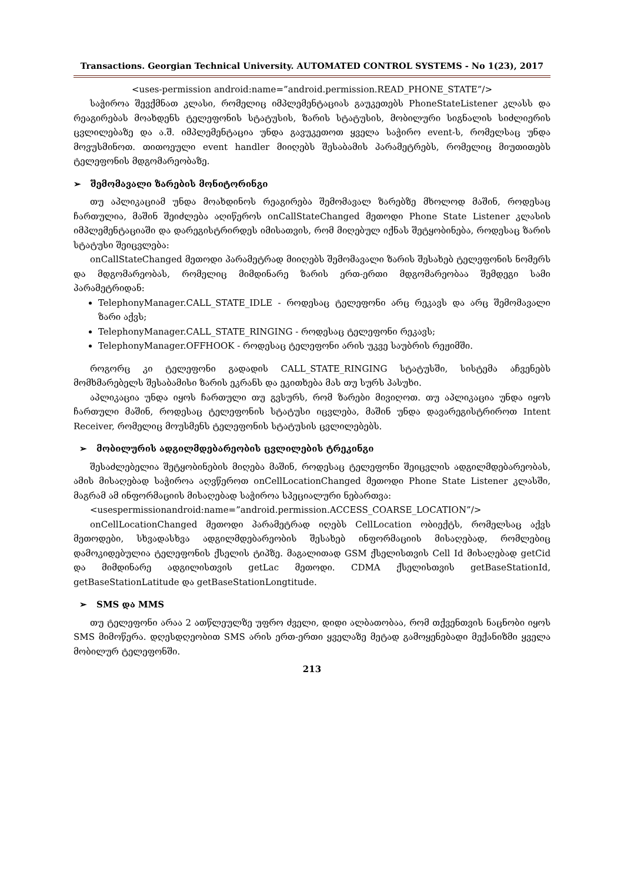Transactions. Georgian Technical University. AUTOMATED CONTROL SYSTEMS - No 1(23), 2017
<uses-permission android:name=”android.permission.READ_PHONE_STATE”/>
საჭიროა შევქმნათ კლასი, რომელიც იმპლემენტაციას გაუკეთებს PhoneStateListener კლასს და რეაგირებას მოახდენს ტელეფონის სტატუსის, ზარის სტატუსის, მობილური სიგნალის სიძლიერის ცვლილებაზე და ა.შ. იმპლემენტაცია უნდა გავუკეთოთ ყველა საჭირო event-ს, რომელსაც უნდა მოვუსმინოთ. თითოეული event handler მიიღებს შესაბამის პარამეტრებს, რომელიც მიუთითებს ტელეფონის მდგომარეობაზე.
➢ შემომავალი ზარების მონიტორინგი
თუ აპლიკაციამ უნდა მოახდინოს რეაგირება შემომავალ ზარებზე მხოლოდ მაშინ, როდესაც ჩართულია, მაშინ შეიძლება აღიწეროს onCallStateChanged მეთოდი Phone State Listener კლასის იმპლემენტაციაში და დარეგისტრირდეს იმისათვის, რომ მიღებულ იქნას შეტყობინება, როდესაც ზარის სტატუსი შეიცვლება:
onCallStateChanged მეთოდი პარამეტრად მიიღებს შემომავალი ზარის შესახებ ტელეფონის ნომერს და მდგომარეობას, რომელიც მიმდინარე ზარის ერთ-ერთი მდგომარეობაა შემდეგი სამი პარამეტრიდან:
TelephonyManager.CALL_STATE_IDLE - როდესაც ტელეფონი არც რეკავს და არც შემომავალი ზარი აქვს;
TelephonyManager.CALL_STATE_RINGING - როდესაც ტელეფონი რეკავს;
TelephonyManager.OFFHOOK - როდესაც ტელეფონი არის უკვე საუბრის რეჟიმში.
როგორც კი ტელეფონი გადადის CALL_STATE_RINGING სტატუსში, სისტემა აჩვენებს მომხმარებელს შესაბამისი ზარის ეკრანს და ეკითხება მას თუ სურს პასუხი.
აპლიკაცია უნდა იყოს ჩართული თუ გვსურს, რომ ზარები მივიღოთ. თუ აპლიკაცია უნდა იყოს ჩართული მაშინ, როდესაც ტელეფონის სტატუსი იცვლება, მაშინ უნდა დავარეგისტრიროთ Intent Receiver, რომელიც მოუსმენს ტელეფონის სტატუსის ცვლილებებს.
➢ მობილურის ადგილმდებარეობის ცვლილების ტრეკინგი
შესაძლებელია შეტყობინების მიღება მაშინ, როდესაც ტელეფონი შეიცვლის ადგილმდებარეობას, ამის მისაღებად საჭიროა აღვწეროთ onCellLocationChanged მეთოდი Phone State Listener კლასში, მაგრამ ამ ინფორმაციის მისაღებად საჭიროა სპეციალური ნებართვა:
<usespermissionandroid:name=”android.permission.ACCESS_COARSE_LOCATION”/>
onCellLocationChanged მეთოდი პარამეტრად იღებს CellLocation ობიექტს, რომელსაც აქვს მეთოდები, სხვადასხვა ადგილმდებარეობის შესახებ ინფორმაციის მისაღებად, რომლებიც დამოკიდებულია ტელეფონის ქსელის ტიპზე. მაგალითად GSM ქსელისთვის Cell Id მისაღებად getCid და მიმდინარე ადგილისთვის getLac მეთოდი. CDMA ქსელისთვის getBaseStationId, getBaseStationLatitude და getBaseStationLongtitude.
➢ SMS და MMS
თუ ტელეფონი არაა 2 ათწლეულზე უფრო ძველი, დიდი ალბათობაა, რომ თქვენთვის ნაცნობი იყოს SMS მიმოწერა. დღესდღეობით SMS არის ერთ-ერთი ყველაზე მეტად გამოყენებადი მექანიზმი ყველა მობილურ ტელეფონში.
213